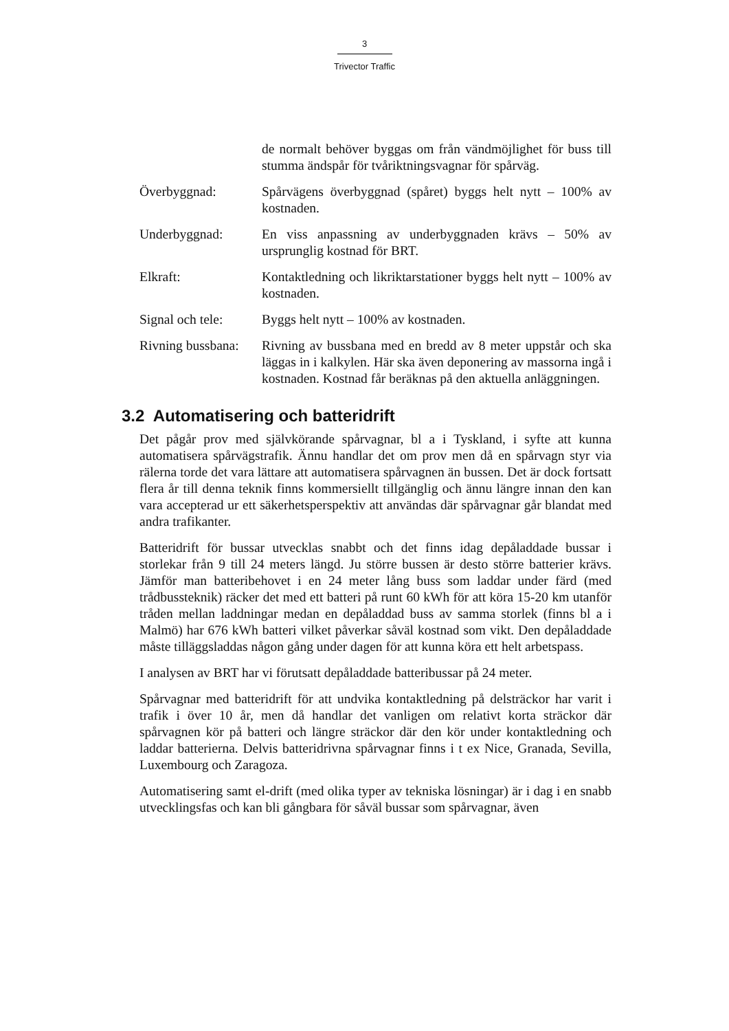3
Trivector Traffic
de normalt behöver byggas om från vändmöjlighet för buss till stumma ändspår för tvåriktningsvagnar för spårväg.
Överbyggnad: Spårvägens överbyggnad (spåret) byggs helt nytt – 100% av kostnaden.
Underbyggnad: En viss anpassning av underbyggnaden krävs – 50% av ursprunglig kostnad för BRT.
Elkraft: Kontaktledning och likriktarstationer byggs helt nytt – 100% av kostnaden.
Signal och tele:
Byggs helt nytt – 100% av kostnaden.
Rivning bussbana:
Rivning av bussbana med en bredd av 8 meter uppstår och ska läggas in i kalkylen. Här ska även deponering av massorna ingå i kostnaden. Kostnad får beräknas på den aktuella anläggningen.
3.2 Automatisering och batteridrift
Det pågår prov med självkörande spårvagnar, bl a i Tyskland, i syfte att kunna automatisera spårvägstrafik. Ännu handlar det om prov men då en spårvagn styr via rälerna torde det vara lättare att automatisera spårvagnen än bussen. Det är dock fortsatt flera år till denna teknik finns kommersiellt tillgänglig och ännu längre innan den kan vara accepterad ur ett säkerhetsperspektiv att användas där spårvagnar går blandat med andra trafikanter.
Batteridrift för bussar utvecklas snabbt och det finns idag depåladdade bussar i storlekar från 9 till 24 meters längd. Ju större bussen är desto större batterier krävs. Jämför man batteribehovet i en 24 meter lång buss som laddar under färd (med trådbussteknik) räcker det med ett batteri på runt 60 kWh för att köra 15-20 km utanför tråden mellan laddningar medan en depåladdad buss av samma storlek (finns bl a i Malmö) har 676 kWh batteri vilket påverkar såväl kostnad som vikt. Den depåladdade måste tilläggsladdas någon gång under dagen för att kunna köra ett helt arbetspass.
I analysen av BRT har vi förutsatt depåladdade batteribussar på 24 meter.
Spårvagnar med batteridrift för att undvika kontaktledning på delsträckor har varit i trafik i över 10 år, men då handlar det vanligen om relativt korta sträckor där spårvagnen kör på batteri och längre sträckor där den kör under kontaktledning och laddar batterierna. Delvis batteridrivna spårvagnar finns i t ex Nice, Granada, Sevilla, Luxembourg och Zaragoza.
Automatisering samt el-drift (med olika typer av tekniska lösningar) är i dag i en snabb utvecklingsfas och kan bli gångbara för såväl bussar som spårvagnar, även